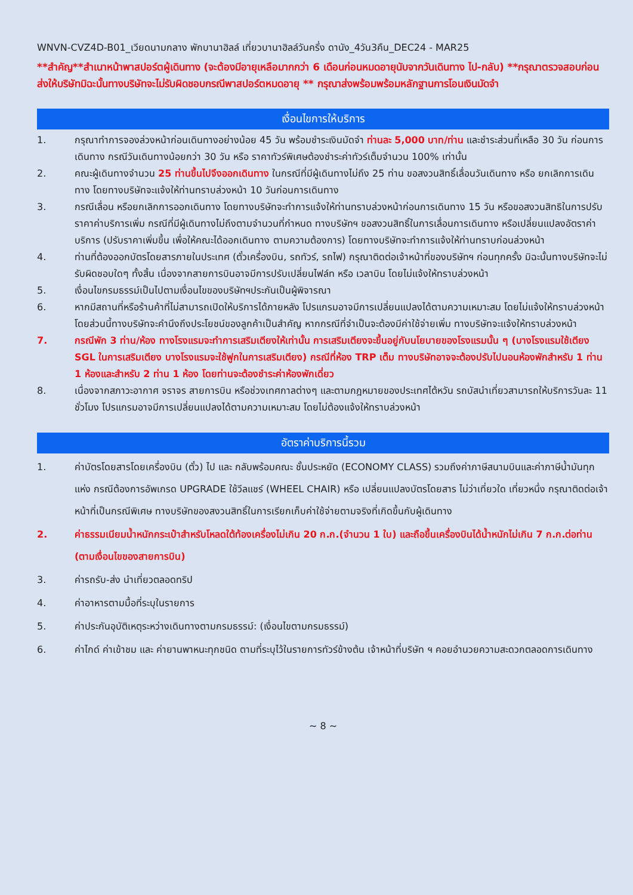WNVN-CVZ4D-B01_เวียดนามกลาง พักบานาฮิลล์ เที่ยวบานาฮิลล์วันครึ่ง ดานัง_4วัน3คืน_DEC24 - MAR25
**สำคัญ**สำเนาหน้าพาสปอร์ตผู้เดินทาง (จะต้องมีอายุเหลือมากกว่า 6 เดือนก่อนหมดอายุนับจากวันเดินทาง ไป-กลับ) **กรุณาตรวจสอบก่อนส่งให้บริษัทมิฉะนั้นทางบริษัทจะไม่รับผิดชอบกรณีพาสปอร์ตหมดอายุ ** กรุณาส่งพร้อมพร้อมหลักฐานการโอนเงินมัดจำ
เงื่อนไขการให้บริการ
1. กรุณาทำการจองล่วงหน้าก่อนเดินทางอย่างน้อย 45 วัน พร้อมชำระเงินมัดจำ ท่านละ 5,000 บาท/ท่าน และชำระส่วนที่เหลือ 30 วัน ก่อนการเดินทาง กรณีวันเดินทางน้อยกว่า 30 วัน หรือ ราคาทัวร์พิเศษต้องชำระค่าทัวร์เต็มจำนวน 100% เท่านั้น
2. คณะผู้เดินทางจำนวน 25 ท่านขึ้นไปจึงออกเดินทาง ในกรณีที่มีผู้เดินทางไม่ถึง 25 ท่าน ขอสงวนสิทธิ์เลื่อนวันเดินทาง หรือ ยกเลิกการเดินทาง โดยทางบริษัทจะแจ้งให้ท่านทราบล่วงหน้า 10 วันก่อนการเดินทาง
3. กรณีเลื่อน หรือยกเลิกการออกเดินทาง โดยทางบริษัทจะทำการแจ้งให้ท่านทราบล่วงหน้าก่อนการเดินทาง 15 วัน หรือขอสงวนสิทธิในการปรับราคาค่าบริการเพิ่ม กรณีที่มีผู้เดินทางไม่ถึงตามจำนวนที่กำหนด ทางบริษัทฯ ขอสงวนสิทธิ์ในการเลื่อนการเดินทาง หรือเปลี่ยนแปลงอัตราค่าบริการ (ปรับราคาเพิ่มขึ้น เพื่อให้คณะได้ออกเดินทาง ตามความต้องการ) โดยทางบริษัทจะทำการแจ้งให้ท่านทราบก่อนล่วงหน้า
4. ท่านที่ต้องออกบัตรโดยสารภายในประเทศ (ตั๋วเครื่องบิน, รถทัวร์, รถไฟ) กรุณาติดต่อเจ้าหน้าที่ของบริษัทฯ ก่อนทุกครั้ง มิฉะนั้นทางบริษัทจะไม่รับผิดชอบใดๆ ทั้งสิ้น เนื่องจากสายการบินอาจมีการปรับเปลี่ยนไฟล์ท หรือ เวลาบิน โดยไม่แจ้งให้ทราบล่วงหน้า
5. เงื่อนไขกรมธรรม์เป็นไปตามเงื่อนไขของบริษัทฯประกันเป็นผู้พิจารณา
6. หากมีสถานที่หรือร้านค้าที่ไม่สามารถเปิดให้บริการได้ภายหลัง โปรแกรมอาจมีการเปลี่ยนแปลงได้ตามความเหมาะสม โดยไม่แจ้งให้ทราบล่วงหน้า โดยส่วนนี้ทางบริษัทจะคำนึงถึงประโยชน์ของลูกค้าเป็นสำคัญ หากกรณีที่จำเป็นจะต้องมีค่าใช้จ่ายเพิ่ม ทางบริษัทจะแจ้งให้ทราบล่วงหน้า
7. กรณีพัก 3 ท่าน/ห้อง ทางโรงแรมจะทำการเสริมเตียงให้เท่านั้น การเสริมเตียงจะขึ้นอยู่กับนโยบายของโรงแรมนั้น ๆ (บางโรงแรมใช้เตียง SGL ในการเสริมเตียง บางโรงแรมจะใช้ฟูกในการเสริมเตียง) กรณีที่ห้อง TRP เต็ม ทางบริษัทอาจจะต้องปรับไปนอนห้องพักสำหรับ 1 ท่าน 1 ห้องและสำหรับ 2 ท่าน 1 ห้อง โดยท่านจะต้องชำระค่าห้องพักเดี่ยว
8. เนื่องจากสภาวะอากาศ จราจร สายการบิน หรือช่วงเทศกาลต่างๆ และตามกฎหมายของประเทศไต้หวัน รถบัสนำเที่ยวสามารถให้บริการวันละ 11 ชั่วโมง โปรแกรมอาจมีการเปลี่ยนแปลงได้ตามความเหมาะสม โดยไม่ต้องแจ้งให้ทราบล่วงหน้า
อัตราค่าบริการนี้รวม
1. ค่าบัตรโดยสารโดยเครื่องบิน (ตั๋ว) ไป และ กลับพร้อมคณะ ชั้นประหยัด (ECONOMY CLASS) รวมถึงค่าภาษีสนามบินและค่าภาษีน้ำมันทุกแห่ง กรณีต้องการอัพเกรด UPGRADE ใช้วีลแชร์ (WHEEL CHAIR) หรือ เปลี่ยนแปลงบัตรโดยสาร ไม่ว่าเที่ยวใด เที่ยวหนึ่ง กรุณาติดต่อเจ้าหน้าที่เป็นกรณีพิเศษ ทางบริษัทของสงวนสิทธิ์ในการเรียกเก็บค่าใช้จ่ายตามจริงที่เกิดขึ้นกับผู้เดินทาง
2. ค่าธรรมเนียมน้ำหนักกระเป๋าสำหรับโหลดใต้ท้องเครื่องไม่เกิน 20 ก.ก.(จำนวน 1 ใบ) และถือขึ้นเครื่องบินได้น้ำหนักไม่เกิน 7 ก.ก.ต่อท่าน (ตามเงื่อนไขของสายการบิน)
3. ค่ารถรับ-ส่ง นำเที่ยวตลอดทริป
4. ค่าอาหารตามมื้อที่ระบุในรายการ
5. ค่าประกันอุบัติเหตุระหว่างเดินทางตามกรมธรรม์: (เงื่อนไขตามกรมธรรม์)
6. ค่าไกด์ ค่าเข้าชม และ ค่ายานพาหนะทุกชนิด ตามที่ระบุไว้ในรายการทัวร์ข้างต้น เจ้าหน้าที่บริษัท ฯ คอยอำนวยความสะดวกตลอดการเดินทาง
~ 8 ~